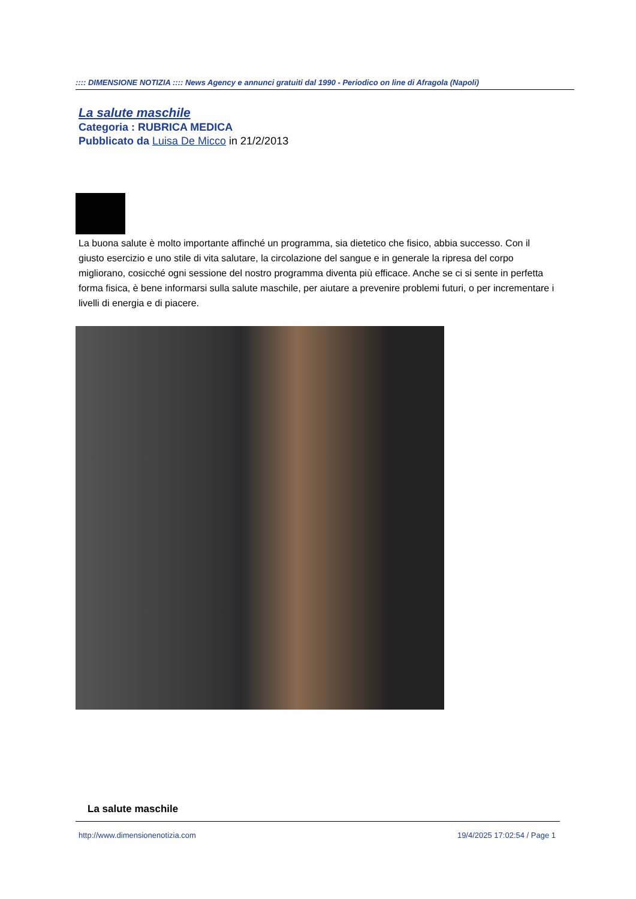:::: DIMENSIONE NOTIZIA :::: News Agency e annunci gratuiti dal 1990 - Periodico on line di Afragola (Napoli)
La salute maschile
Categoria : RUBRICA MEDICA
Pubblicato da Luisa De Micco in 21/2/2013
La buona salute è molto importante affinché un programma, sia dietetico che fisico, abbia successo. Con il giusto esercizio e uno stile di vita salutare, la circolazione del sangue e in generale la ripresa del corpo migliorano, cosicché ogni sessione del nostro programma diventa più efficace. Anche se ci si sente in perfetta forma fisica, è bene informarsi sulla salute maschile, per aiutare a prevenire problemi futuri, o per incrementare i livelli di energia e di piacere.
La salute maschile
http://www.dimensionenotizia.com
19/4/2025 17:02:54 / Page 1